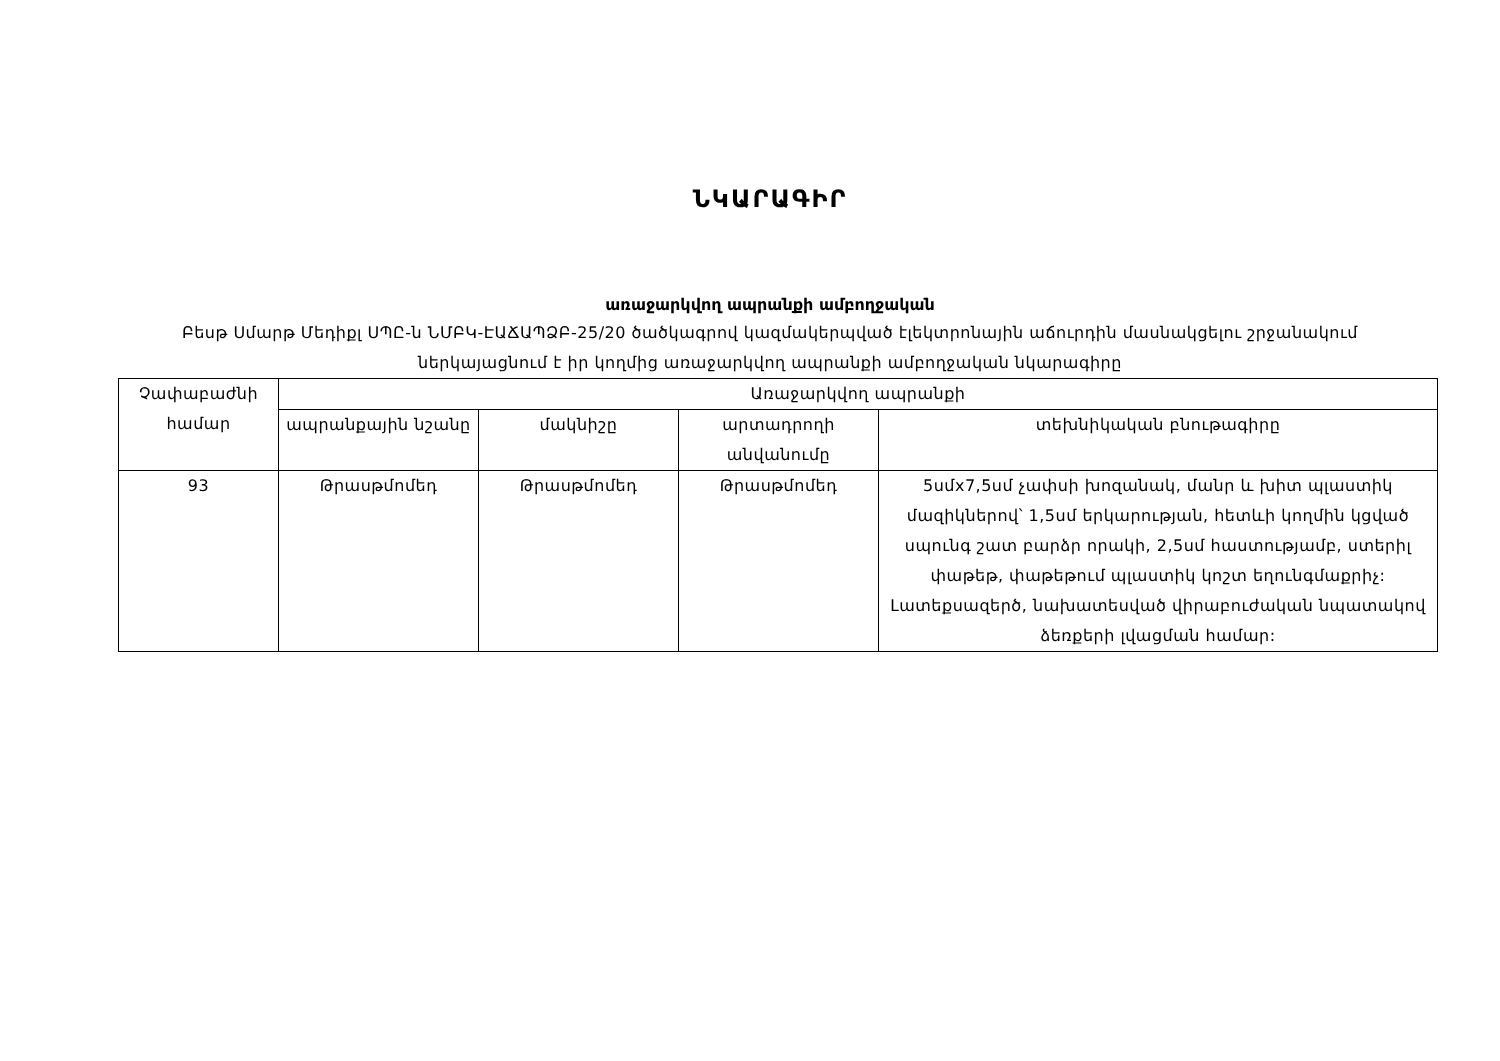ՆԿԱՐԱԳԻՐ
առաջարկվող ապրանքի ամբողջական
Բեսթ Սմարթ Մեդիքլ ՍՊԸ-ն ՆՄԲԿ-ԷԱՃԱՊՁԲ-25/20 ծածկագրով կազմակերպված էլեկտրոնային աճուրդին մասնակցելու շրջանակում ներկայացնում է իր կողմից առաջարկվող ապրանքի ամբողջական նկարագիրը
| Չափաբաժնի համար | Առաջարկվող ապրանքի | | | |
| --- | --- | --- | --- | --- |
| | ապրանքային նշանը | մակնիշը | արտադրողի անվանումը | տեխնիկական բնութագիրը |
| 93 | Թրասթմոմեդ | Թրասթմոմեդ | Թրասթմոմեդ | 5սմx7,5սմ չափսի խոզանակ, մանր և խիտ պլաստիկ մազիկներով՝ 1,5սմ երկարության, հետևի կողմին կցված սպունգ շատ բարձր որակի, 2,5սմ հաստությամբ, ստերիլ փաթեթ, փաթեթում պլաստիկ կոշտ եղունգմաքրիչ: Լատեքսազերծ, նախատեսված վիրաբուժական նպատակով ձեռքերի լվացման համար: |